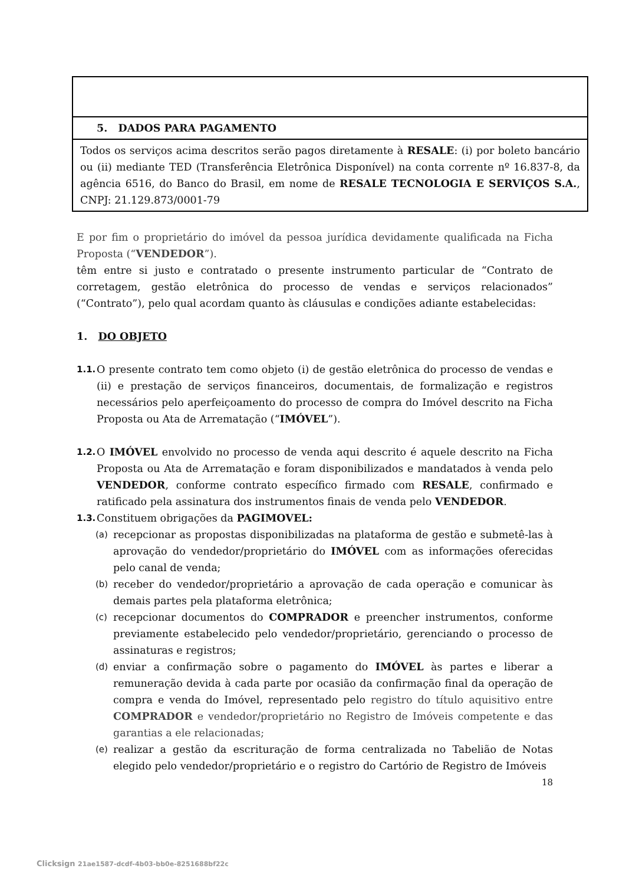| 5. DADOS PARA PAGAMENTO |
| Todos os serviços acima descritos serão pagos diretamente à RESALE : (i) por boleto bancário ou (ii) mediante TED (Transferência Eletrônica Disponível) na conta corrente nº 16.837-8, da agência 6516, do Banco do Brasil, em nome de RESALE TECNOLOGIA E SERVIÇOS S.A. , CNPJ: 21.129.873/0001-79 |
E por fim o proprietário do imóvel da pessoa jurídica devidamente qualificada na Ficha Proposta (“VENDEDOR”).
têm entre si justo e contratado o presente instrumento particular de “Contrato de corretagem, gestão eletrônica do processo de vendas e serviços relacionados” (“Contrato”), pelo qual acordam quanto às cláusulas e condições adiante estabelecidas:
1. DO OBJETO
1.1.
O presente contrato tem como objeto (i) de gestão eletrônica do processo de vendas e (ii) e prestação de serviços financeiros, documentais, de formalização e registros necessários pelo aperfeiçoamento do processo de compra do Imóvel descrito na Ficha Proposta ou Ata de Arrematação (“IMÓVEL”).
1.2.
O IMÓVEL envolvido no processo de venda aqui descrito é aquele descrito na Ficha Proposta ou Ata de Arrematação e foram disponibilizados e mandatados à venda pelo VENDEDOR, conforme contrato específico firmado com RESALE, confirmado e ratificado pela assinatura dos instrumentos finais de venda pelo VENDEDOR.
1.3.
Constituem obrigações da PAGIMOVEL:
(a)
recepcionar as propostas disponibilizadas na plataforma de gestão e submetê-las à aprovação do vendedor/proprietário do IMÓVEL com as informações oferecidas pelo canal de venda;
(b)
receber do vendedor/proprietário a aprovação de cada operação e comunicar às demais partes pela plataforma eletrônica;
(c)
recepcionar documentos do COMPRADOR e preencher instrumentos, conforme previamente estabelecido pelo vendedor/proprietário, gerenciando o processo de assinaturas e registros;
(d)
enviar a confirmação sobre o pagamento do IMÓVEL às partes e liberar a remuneração devida à cada parte por ocasião da confirmação final da operação de compra e venda do Imóvel, representado pelo registro do título aquisitivo entre COMPRADOR e vendedor/proprietário no Registro de Imóveis competente e das garantias a ele relacionadas;
(e)
realizar a gestão da escrituração de forma centralizada no Tabelião de Notas elegido pelo vendedor/proprietário e o registro do Cartório de Registro de Imóveis
18
Clicksign 21ae1587-dcdf-4b03-bb0e-8251688bf22c